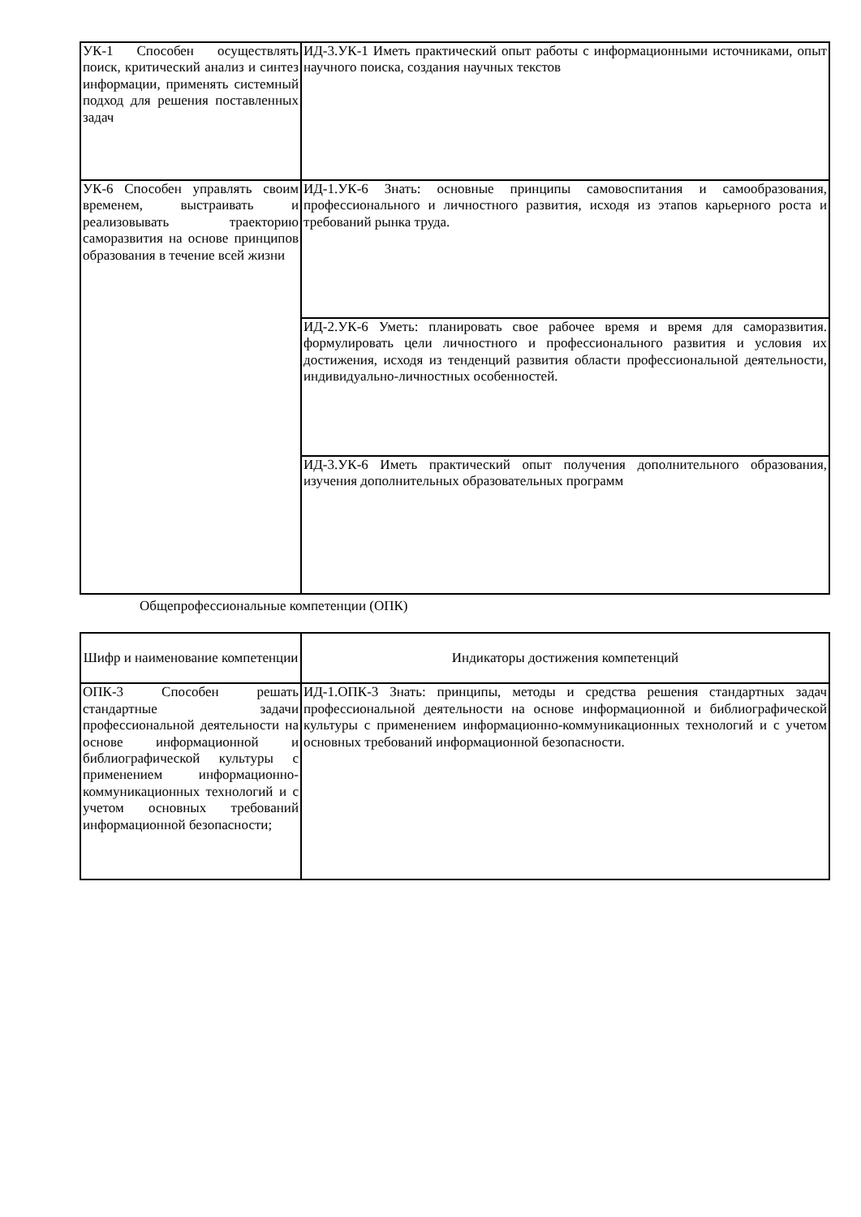| УК-1 Способен осуществлять поиск, критический анализ и синтез информации, применять системный подход для решения поставленных задач | ИД-3.УК-1 Иметь практический опыт работы с информационными источниками, опыт научного поиска, создания научных текстов |
| УК-6 Способен управлять своим временем, выстраивать и реализовывать траекторию саморазвития на основе принципов образования в течение всей жизни | ИД-1.УК-6 Знать: основные принципы самовоспитания и самообразования, профессионального и личностного развития, исходя из этапов карьерного роста и требований рынка труда. |
| | ИД-2.УК-6 Уметь: планировать свое рабочее время и время для саморазвития. формулировать цели личностного и профессионального развития и условия их достижения, исходя из тенденций развития области профессиональной деятельности, индивидуально-личностных особенностей. |
| | ИД-3.УК-6 Иметь практический опыт получения дополнительного образования, изучения дополнительных образовательных программ |
Общепрофессиональные компетенции (ОПК)
| Шифр и наименование компетенции | Индикаторы достижения компетенций |
| --- | --- |
| ОПК-3 Способен решать стандартные задачи профессиональной деятельности на основе информационной и библиографической культуры с применением информационно-коммуникационных технологий и с учетом основных требований информационной безопасности; | ИД-1.ОПК-3 Знать: принципы, методы и средства решения стандартных задач профессиональной деятельности на основе информационной и библиографической культуры с применением информационно-коммуникационных технологий и с учетом основных требований информационной безопасности. |